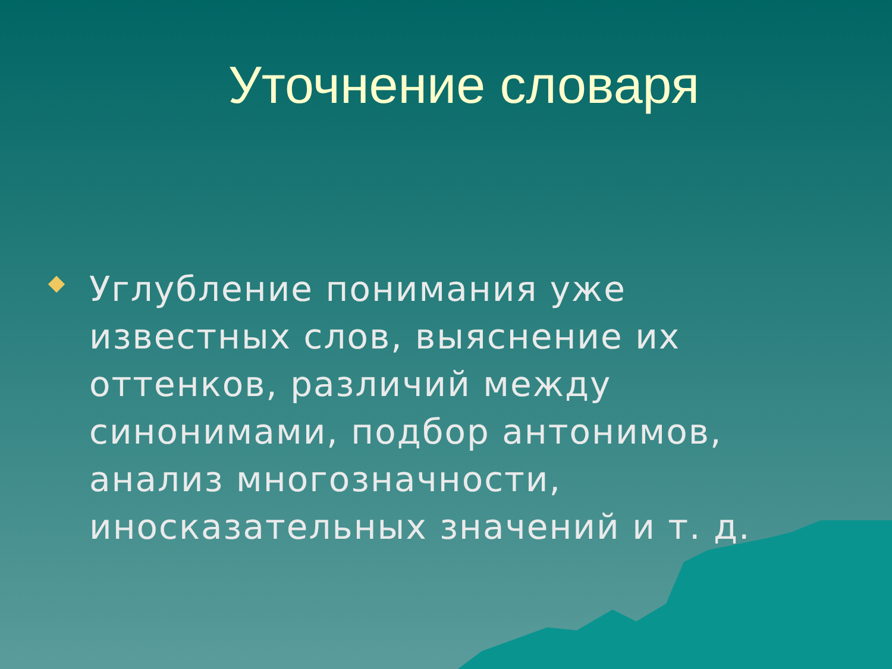Уточнение словаря
Углубление понимания уже известных слов, выяснение их оттенков, различий между синонимами, подбор антонимов, анализ многозначности, иносказательных значений и т. д.